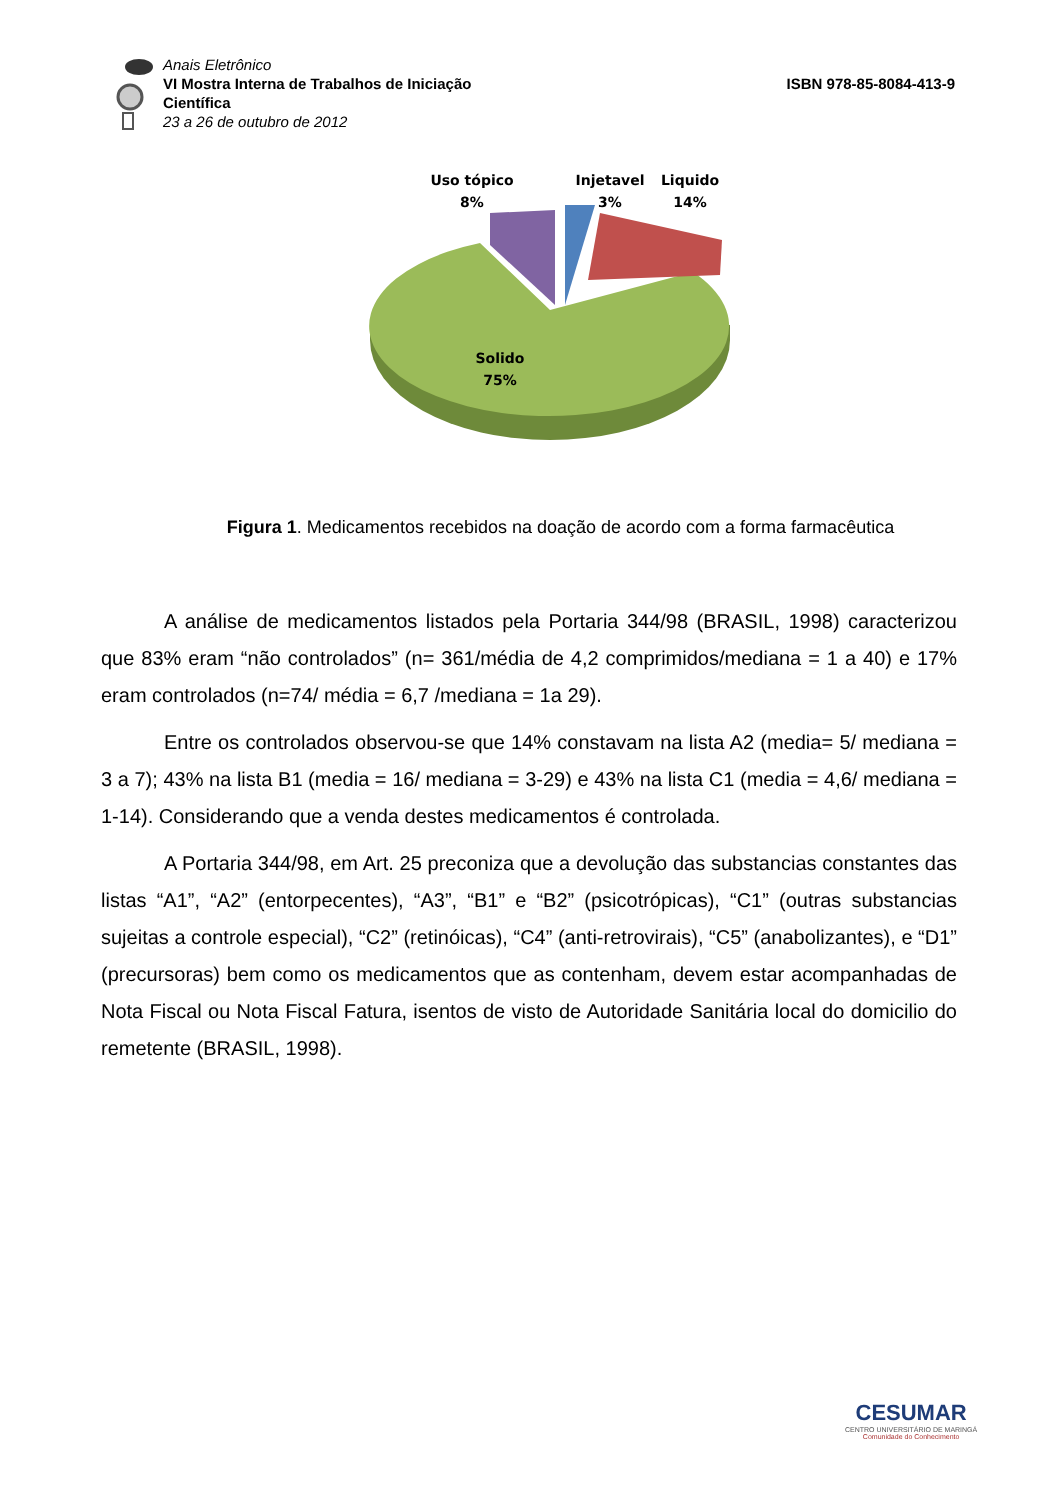Anais Eletrônico
VI Mostra Interna de Trabalhos de Iniciação Científica
23 a 26 de outubro de 2012
ISBN 978-85-8084-413-9
Uso tópico
8%
Injetavel
3%
Liquido
14%
Solido
75%
Figura 1. Medicamentos recebidos na doação de acordo com a forma farmacêutica
A análise de medicamentos listados pela Portaria 344/98 (BRASIL, 1998) caracterizou que 83% eram “não controlados” (n= 361/média de 4,2 comprimidos/mediana = 1 a 40) e 17% eram controlados (n=74/ média = 6,7 /mediana = 1a 29).
Entre os controlados observou-se que 14% constavam na lista A2 (media= 5/ mediana = 3 a 7); 43% na lista B1 (media = 16/ mediana = 3-29) e 43% na lista C1 (media = 4,6/ mediana = 1-14). Considerando que a venda destes medicamentos é controlada.
A Portaria 344/98, em Art. 25 preconiza que a devolução das substancias constantes das listas “A1”, “A2” (entorpecentes), “A3”, “B1” e “B2” (psicotrópicas), “C1” (outras substancias sujeitas a controle especial), “C2” (retinóicas), “C4” (anti-retrovirais), “C5” (anabolizantes), e “D1” (precursoras) bem como os medicamentos que as contenham, devem estar acompanhadas de Nota Fiscal ou Nota Fiscal Fatura, isentos de visto de Autoridade Sanitária local do domicilio do remetente (BRASIL, 1998).
CESUMAR
CENTRO UNIVERSITÁRIO DE MARINGÁ
Comunidade do Conhecimento